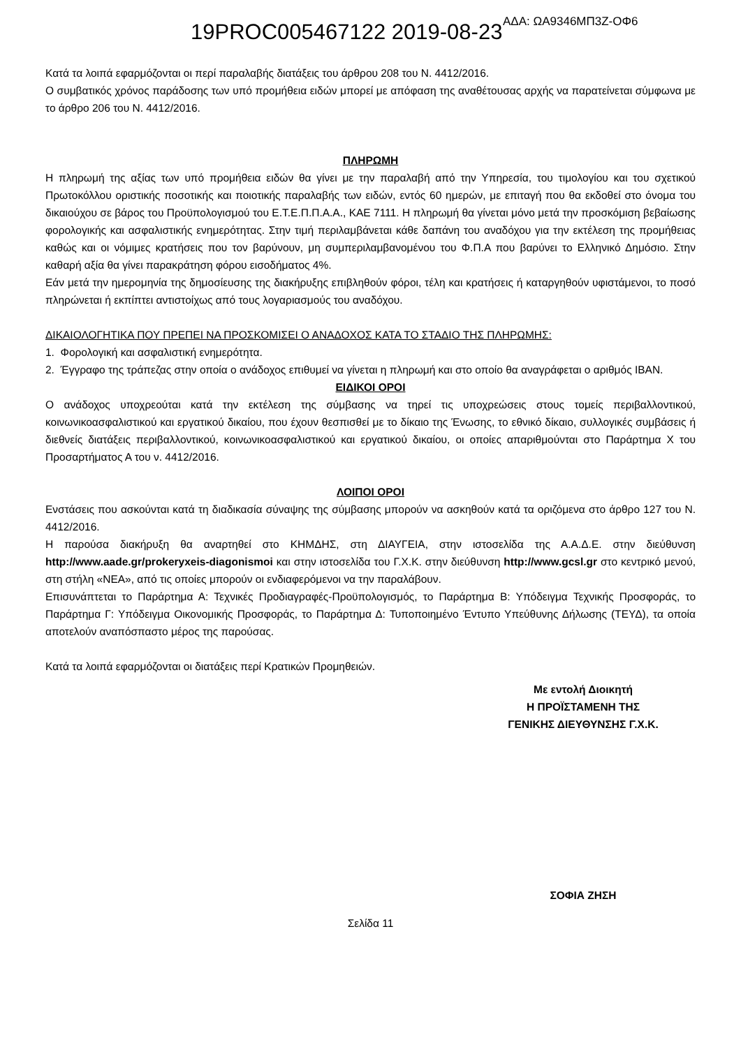19PROC005467122 2019-08-23 ΑΔΑ: ΩΑ9346ΜΠ3Ζ-ΟΦ6
Κατά τα λοιπά εφαρμόζονται οι περί παραλαβής διατάξεις του άρθρου 208 του Ν. 4412/2016.
Ο συμβατικός χρόνος παράδοσης των υπό προμήθεια ειδών μπορεί με απόφαση της αναθέτουσας αρχής να παρατείνεται σύμφωνα με το άρθρο 206 του Ν. 4412/2016.
ΠΛΗΡΩΜΗ
Η πληρωμή της αξίας των υπό προμήθεια ειδών θα γίνει με την παραλαβή από την Υπηρεσία, του τιμολογίου και του σχετικού Πρωτοκόλλου οριστικής ποσοτικής και ποιοτικής παραλαβής των ειδών, εντός 60 ημερών, με επιταγή που θα εκδοθεί στο όνομα του δικαιούχου σε βάρος του Προϋπολογισμού του Ε.Τ.Ε.Π.Π.Α.Α., ΚΑΕ 7111. Η πληρωμή θα γίνεται μόνο μετά την προσκόμιση βεβαίωσης φορολογικής και ασφαλιστικής ενημερότητας. Στην τιμή περιλαμβάνεται κάθε δαπάνη του αναδόχου για την εκτέλεση της προμήθειας καθώς και οι νόμιμες κρατήσεις που τον βαρύνουν, μη συμπεριλαμβανομένου του Φ.Π.Α που βαρύνει το Ελληνικό Δημόσιο. Στην καθαρή αξία θα γίνει παρακράτηση φόρου εισοδήματος 4%.
Εάν μετά την ημερομηνία της δημοσίευσης της διακήρυξης επιβληθούν φόροι, τέλη και κρατήσεις ή καταργηθούν υφιστάμενοι, το ποσό πληρώνεται ή εκπίπτει αντιστοίχως από τους λογαριασμούς του αναδόχου.
ΔΙΚΑΙΟΛΟΓΗΤΙΚΑ ΠΟΥ ΠΡΕΠΕΙ ΝΑ ΠΡΟΣΚΟΜΙΣΕΙ Ο ΑΝΑΔΟΧΟΣ ΚΑΤΑ ΤΟ ΣΤΑΔΙΟ ΤΗΣ ΠΛΗΡΩΜΗΣ:
1. Φορολογική και ασφαλιστική ενημερότητα.
2. Έγγραφο της τράπεζας στην οποία ο ανάδοχος επιθυμεί να γίνεται η πληρωμή και στο οποίο θα αναγράφεται ο αριθμός IBAN.
ΕΙΔΙΚΟΙ ΟΡΟΙ
Ο ανάδοχος υποχρεούται κατά την εκτέλεση της σύμβασης να τηρεί τις υποχρεώσεις στους τομείς περιβαλλοντικού, κοινωνικοασφαλιστικού και εργατικού δικαίου, που έχουν θεσπισθεί με το δίκαιο της Ένωσης, το εθνικό δίκαιο, συλλογικές συμβάσεις ή διεθνείς διατάξεις περιβαλλοντικού, κοινωνικοασφαλιστικού και εργατικού δικαίου, οι οποίες απαριθμούνται στο Παράρτημα Χ του Προσαρτήματος Α του ν. 4412/2016.
ΛΟΙΠΟΙ ΟΡΟΙ
Ενστάσεις που ασκούνται κατά τη διαδικασία σύναψης της σύμβασης μπορούν να ασκηθούν κατά τα οριζόμενα στο άρθρο 127 του Ν. 4412/2016.
Η παρούσα διακήρυξη θα αναρτηθεί στο ΚΗΜΔΗΣ, στη ΔΙΑΥΓΕΙΑ, στην ιστοσελίδα της Α.Α.Δ.Ε. στην διεύθυνση http://www.aade.gr/prokeryxeis-diagonismoi και στην ιστοσελίδα του Γ.Χ.Κ. στην διεύθυνση http://www.gcsl.gr στο κεντρικό μενού, στη στήλη «ΝΕΑ», από τις οποίες μπορούν οι ενδιαφερόμενοι να την παραλάβουν.
Επισυνάπτεται το Παράρτημα Α: Τεχνικές Προδιαγραφές-Προϋπολογισμός, το Παράρτημα Β: Υπόδειγμα Τεχνικής Προσφοράς, το Παράρτημα Γ: Υπόδειγμα Οικονομικής Προσφοράς, το Παράρτημα Δ: Τυποποιημένο Έντυπο Υπεύθυνης Δήλωσης (ΤΕΥΔ), τα οποία αποτελούν αναπόσπαστο μέρος της παρούσας.
Κατά τα λοιπά εφαρμόζονται οι διατάξεις περί Κρατικών Προμηθειών.
Με εντολή Διοικητή
Η ΠΡΟΪΣΤΑΜΕΝΗ ΤΗΣ
ΓΕΝΙΚΗΣ ΔΙΕΥΘΥΝΣΗΣ Γ.Χ.Κ.
ΣΟΦΙΑ ΖΗΣΗ
Σελίδα 11